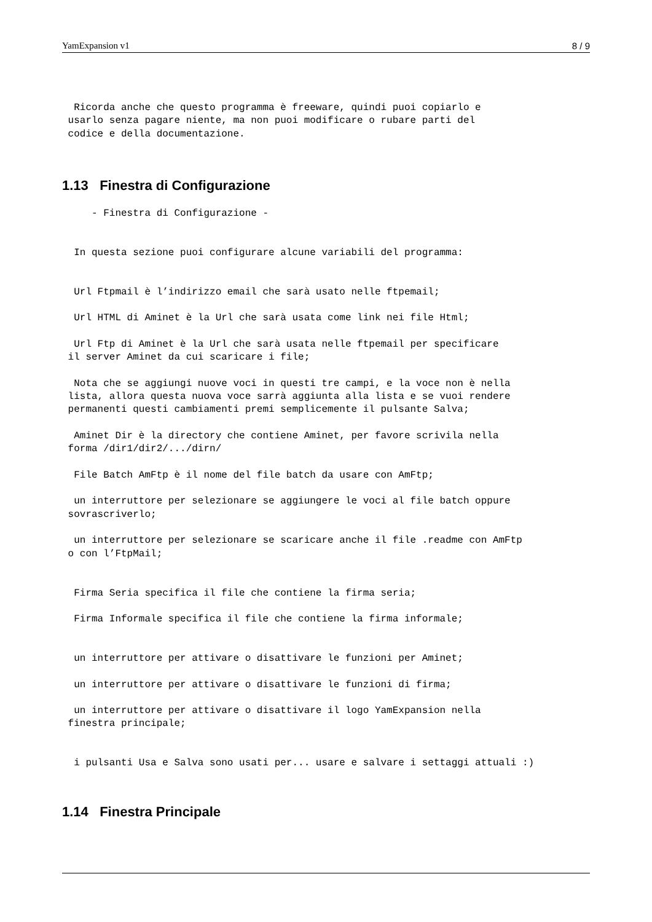YamExpansion v1 8 / 9
  Ricorda anche che questo programma è freeware, quindi puoi copiarlo e
 usarlo senza pagare niente, ma non puoi modificare o rubare parti del
 codice e della documentazione.
1.13 Finestra di Configurazione
     - Finestra di Configurazione -


  In questa sezione puoi configurare alcune variabili del programma:


  Url Ftpmail è l’indirizzo email che sarà usato nelle ftpemail;

  Url HTML di Aminet è la Url che sarà usata come link nei file Html;

  Url Ftp di Aminet è la Url che sarà usata nelle ftpemail per specificare
 il server Aminet da cui scaricare i file;

  Nota che se aggiungi nuove voci in questi tre campi, e la voce non è nella
 lista, allora questa nuova voce sarrà aggiunta alla lista e se vuoi rendere
 permanenti questi cambiamenti premi semplicemente il pulsante Salva;

  Aminet Dir è la directory che contiene Aminet, per favore scrivila nella
 forma /dir1/dir2/.../dirn/

  File Batch AmFtp è il nome del file batch da usare con AmFtp;

  un interruttore per selezionare se aggiungere le voci al file batch oppure
 sovrascriverlo;

  un interruttore per selezionare se scaricare anche il file .readme con AmFtp
 o con l’FtpMail;


  Firma Seria specifica il file che contiene la firma seria;

  Firma Informale specifica il file che contiene la firma informale;


  un interruttore per attivare o disattivare le funzioni per Aminet;

  un interruttore per attivare o disattivare le funzioni di firma;

  un interruttore per attivare o disattivare il logo YamExpansion nella
 finestra principale;


  i pulsanti Usa e Salva sono usati per... usare e salvare i settaggi attuali :)
1.14 Finestra Principale